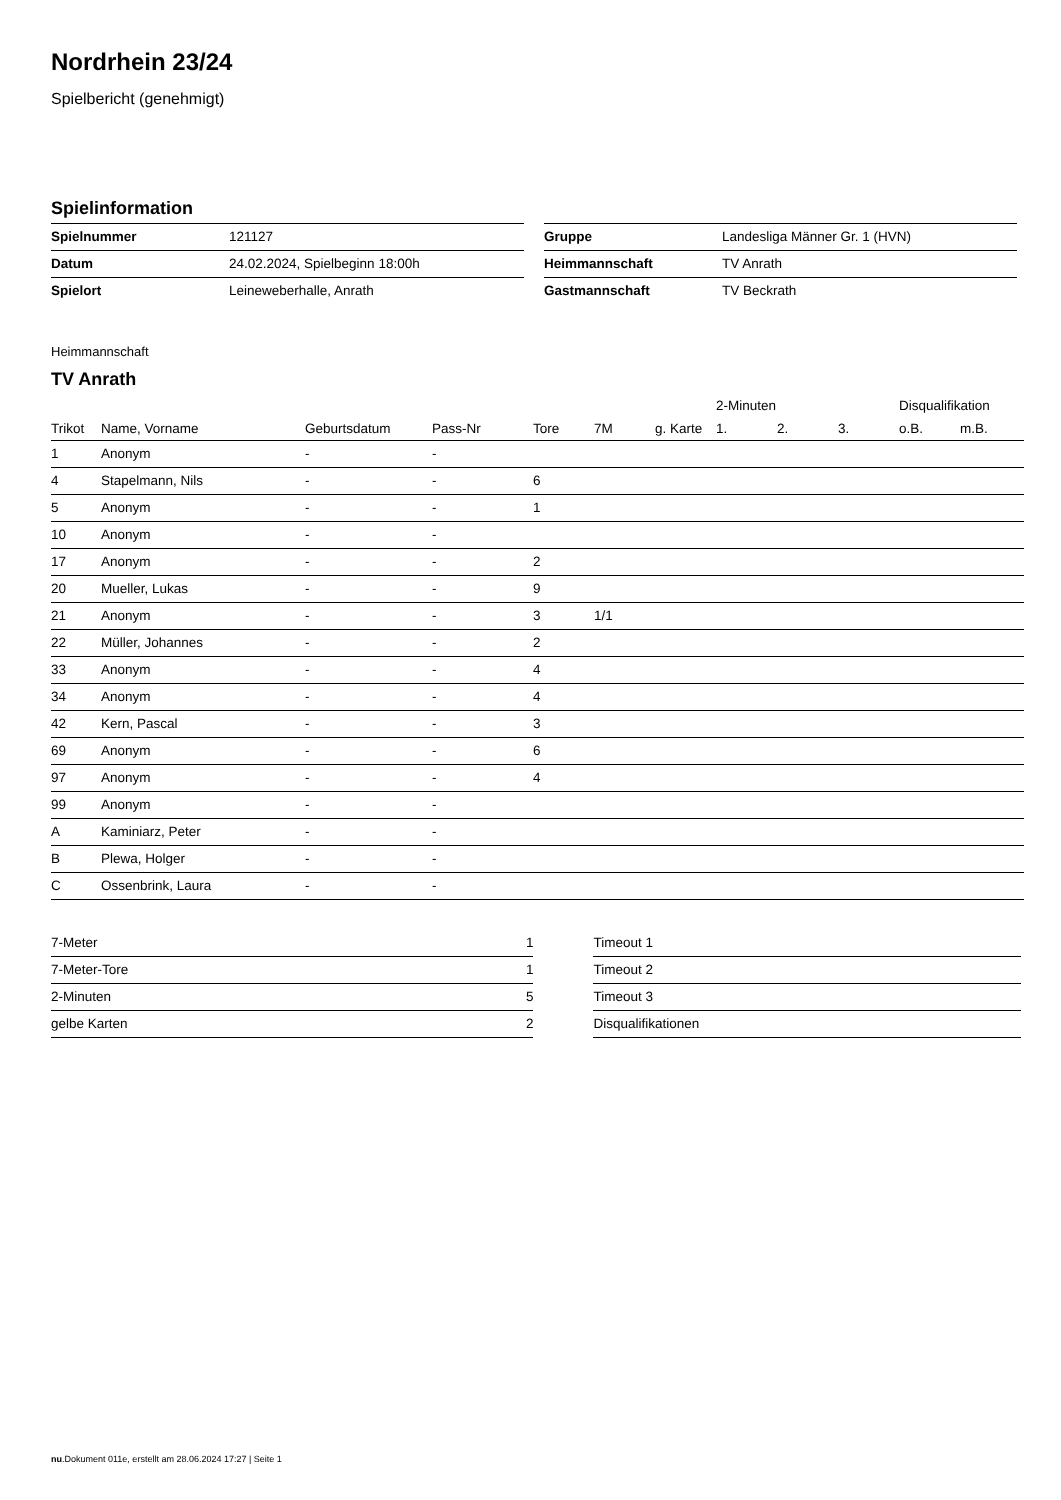Nordrhein 23/24
Spielbericht (genehmigt)
Spielinformation
| Spielnummer | 121127 |
| Datum | 24.02.2024, Spielbeginn 18:00h |
| Spielort | Leineweberhalle, Anrath |
| Gruppe | Landesliga Männer Gr. 1 (HVN) |
| Heimmannschaft | TV Anrath |
| Gastmannschaft | TV Beckrath |
Heimmannschaft
TV Anrath
| | | | | | | | 2-Minuten | | | Disqualifikation | |
| --- | --- | --- | --- | --- | --- | --- | --- | --- | --- | --- | --- |
| Trikot | Name, Vorname | Geburtsdatum | Pass-Nr | Tore | 7M | g. Karte | 1. | 2. | 3. | o.B. | m.B. |
| 1 | Anonym | - | - | | | | | | | | |
| 4 | Stapelmann, Nils | - | - | 6 | | | | | | | |
| 5 | Anonym | - | - | 1 | | | | | | | |
| 10 | Anonym | - | - | | | | | | | | |
| 17 | Anonym | - | - | 2 | | | | | | | |
| 20 | Mueller, Lukas | - | - | 9 | | | | | | | |
| 21 | Anonym | - | - | 3 | 1/1 | | | | | | |
| 22 | Müller, Johannes | - | - | 2 | | | | | | | |
| 33 | Anonym | - | - | 4 | | | | | | | |
| 34 | Anonym | - | - | 4 | | | | | | | |
| 42 | Kern, Pascal | - | - | 3 | | | | | | | |
| 69 | Anonym | - | - | 6 | | | | | | | |
| 97 | Anonym | - | - | 4 | | | | | | | |
| 99 | Anonym | - | - | | | | | | | | |
| A | Kaminiarz, Peter | - | - | | | | | | | | |
| B | Plewa, Holger | - | - | | | | | | | | |
| C | Ossenbrink, Laura | - | - | | | | | | | | |
| 7-Meter | 1 |
| 7-Meter-Tore | 1 |
| 2-Minuten | 5 |
| gelbe Karten | 2 |
| Timeout 1 | |
| Timeout 2 | |
| Timeout 3 | |
| Disqualifikationen | |
nu.Dokument 011e, erstellt am 28.06.2024 17:27 | Seite 1